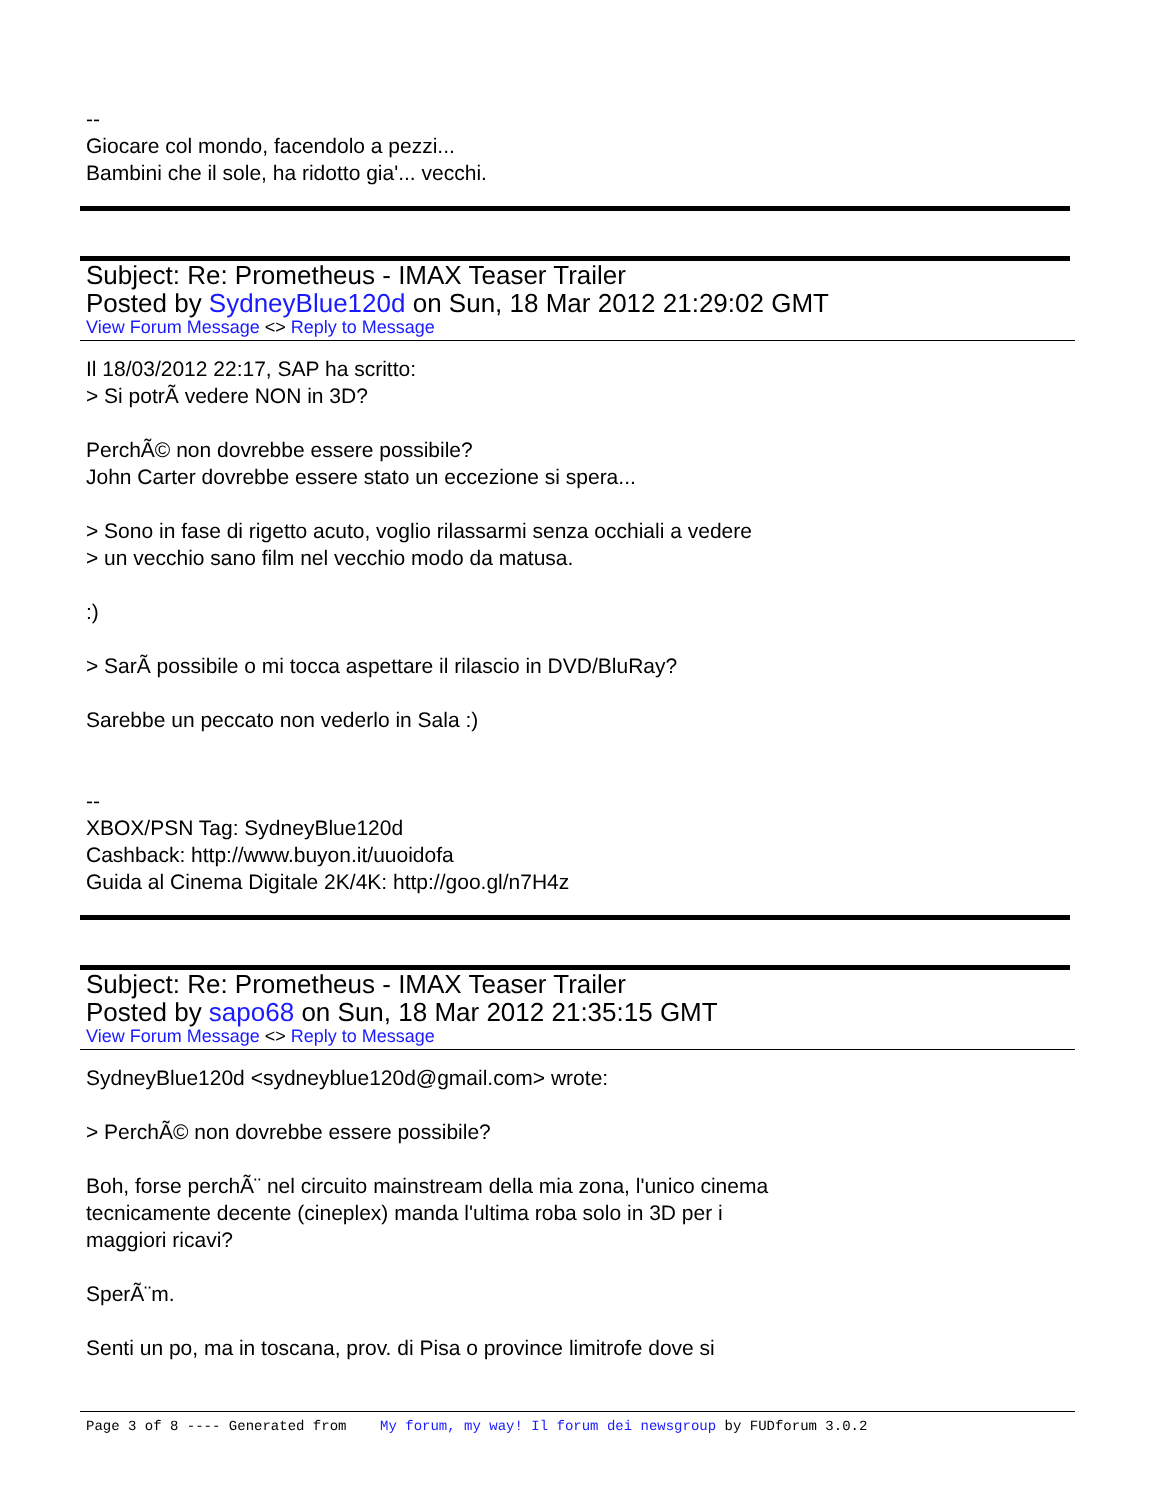--
Giocare col mondo, facendolo a pezzi...
Bambini che il sole, ha ridotto gia'... vecchi.
Subject: Re: Prometheus - IMAX Teaser Trailer
Posted by SydneyBlue120d on Sun, 18 Mar 2012 21:29:02 GMT
View Forum Message <> Reply to Message
Il 18/03/2012 22:17, SAP ha scritto:
> Si potrÃ vedere NON in 3D?
PerchÃ© non dovrebbe essere possibile?
John Carter dovrebbe essere stato un eccezione si spera...
> Sono in fase di rigetto acuto, voglio rilassarmi senza occhiali a vedere
> un vecchio sano film nel vecchio modo da matusa.
:)
> SarÃ possibile o mi tocca aspettare il rilascio in DVD/BluRay?
Sarebbe un peccato non vederlo in Sala :)
--
XBOX/PSN Tag: SydneyBlue120d
Cashback: http://www.buyon.it/uuoidofa
Guida al Cinema Digitale 2K/4K: http://goo.gl/n7H4z
Subject: Re: Prometheus - IMAX Teaser Trailer
Posted by sapo68 on Sun, 18 Mar 2012 21:35:15 GMT
View Forum Message <> Reply to Message
SydneyBlue120d <sydneyblue120d@gmail.com> wrote:
> PerchÃ© non dovrebbe essere possibile?
Boh, forse perchÃ¨ nel circuito mainstream della mia zona, l'unico cinema
tecnicamente decente (cineplex) manda l'ultima roba solo in 3D per i
maggiori ricavi?
SperÃ¨m.
Senti un po, ma in toscana, prov. di Pisa o province limitrofe dove si
Page 3 of 8 ---- Generated from My forum, my way! Il forum dei newsgroup by FUDforum 3.0.2